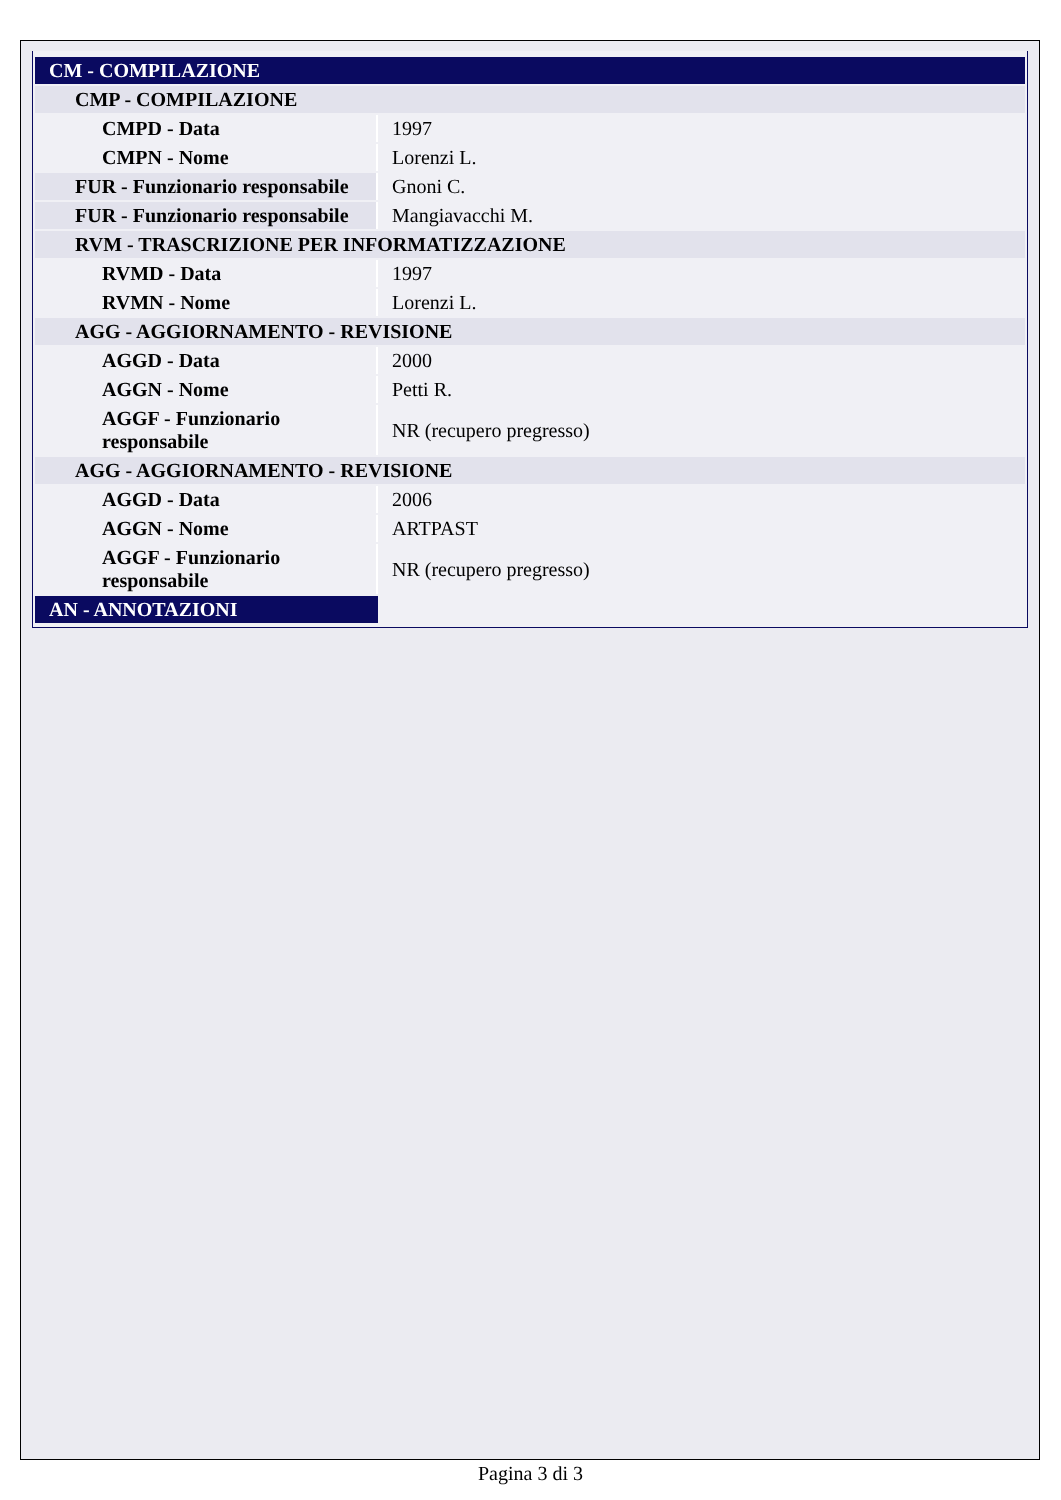| CM - COMPILAZIONE | |
| CMP - COMPILAZIONE | |
| CMPD - Data | 1997 |
| CMPN - Nome | Lorenzi L. |
| FUR - Funzionario responsabile | Gnoni C. |
| FUR - Funzionario responsabile | Mangiavacchi M. |
| RVM - TRASCRIZIONE PER INFORMATIZZAZIONE | |
| RVMD - Data | 1997 |
| RVMN - Nome | Lorenzi L. |
| AGG - AGGIORNAMENTO - REVISIONE | |
| AGGD - Data | 2000 |
| AGGN - Nome | Petti R. |
| AGGF - Funzionario responsabile | NR (recupero pregresso) |
| AGG - AGGIORNAMENTO - REVISIONE | |
| AGGD - Data | 2006 |
| AGGN - Nome | ARTPAST |
| AGGF - Funzionario responsabile | NR (recupero pregresso) |
| AN - ANNOTAZIONI | |
Pagina 3 di 3